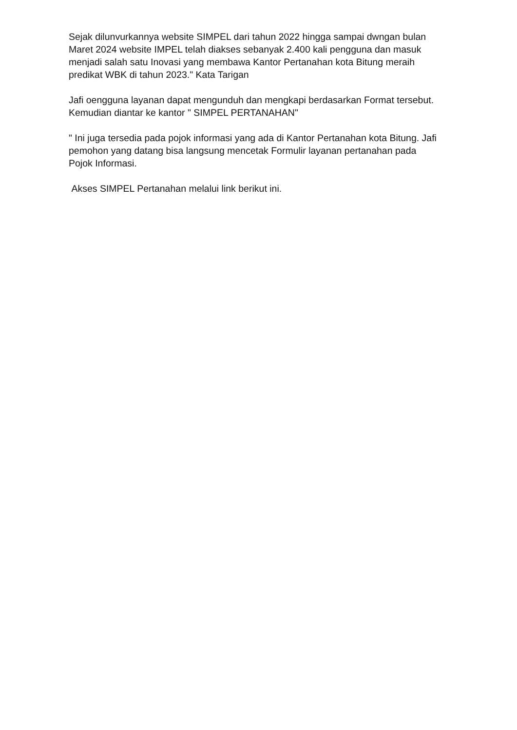Sejak dilunvurkannya website SIMPEL dari tahun 2022 hingga sampai dwngan bulan Maret 2024 website IMPEL telah diakses sebanyak 2.400 kali pengguna dan masuk menjadi salah satu Inovasi yang membawa Kantor Pertanahan kota Bitung meraih predikat WBK di tahun 2023." Kata Tarigan
Jafi oengguna layanan dapat mengunduh dan mengkapi berdasarkan Format tersebut. Kemudian diantar ke kantor " SIMPEL PERTANAHAN"
" Ini juga tersedia pada pojok informasi yang ada di Kantor Pertanahan kota Bitung. Jafi pemohon yang datang bisa langsung mencetak Formulir layanan pertanahan pada Pojok Informasi.
Akses SIMPEL Pertanahan melalui link berikut ini.